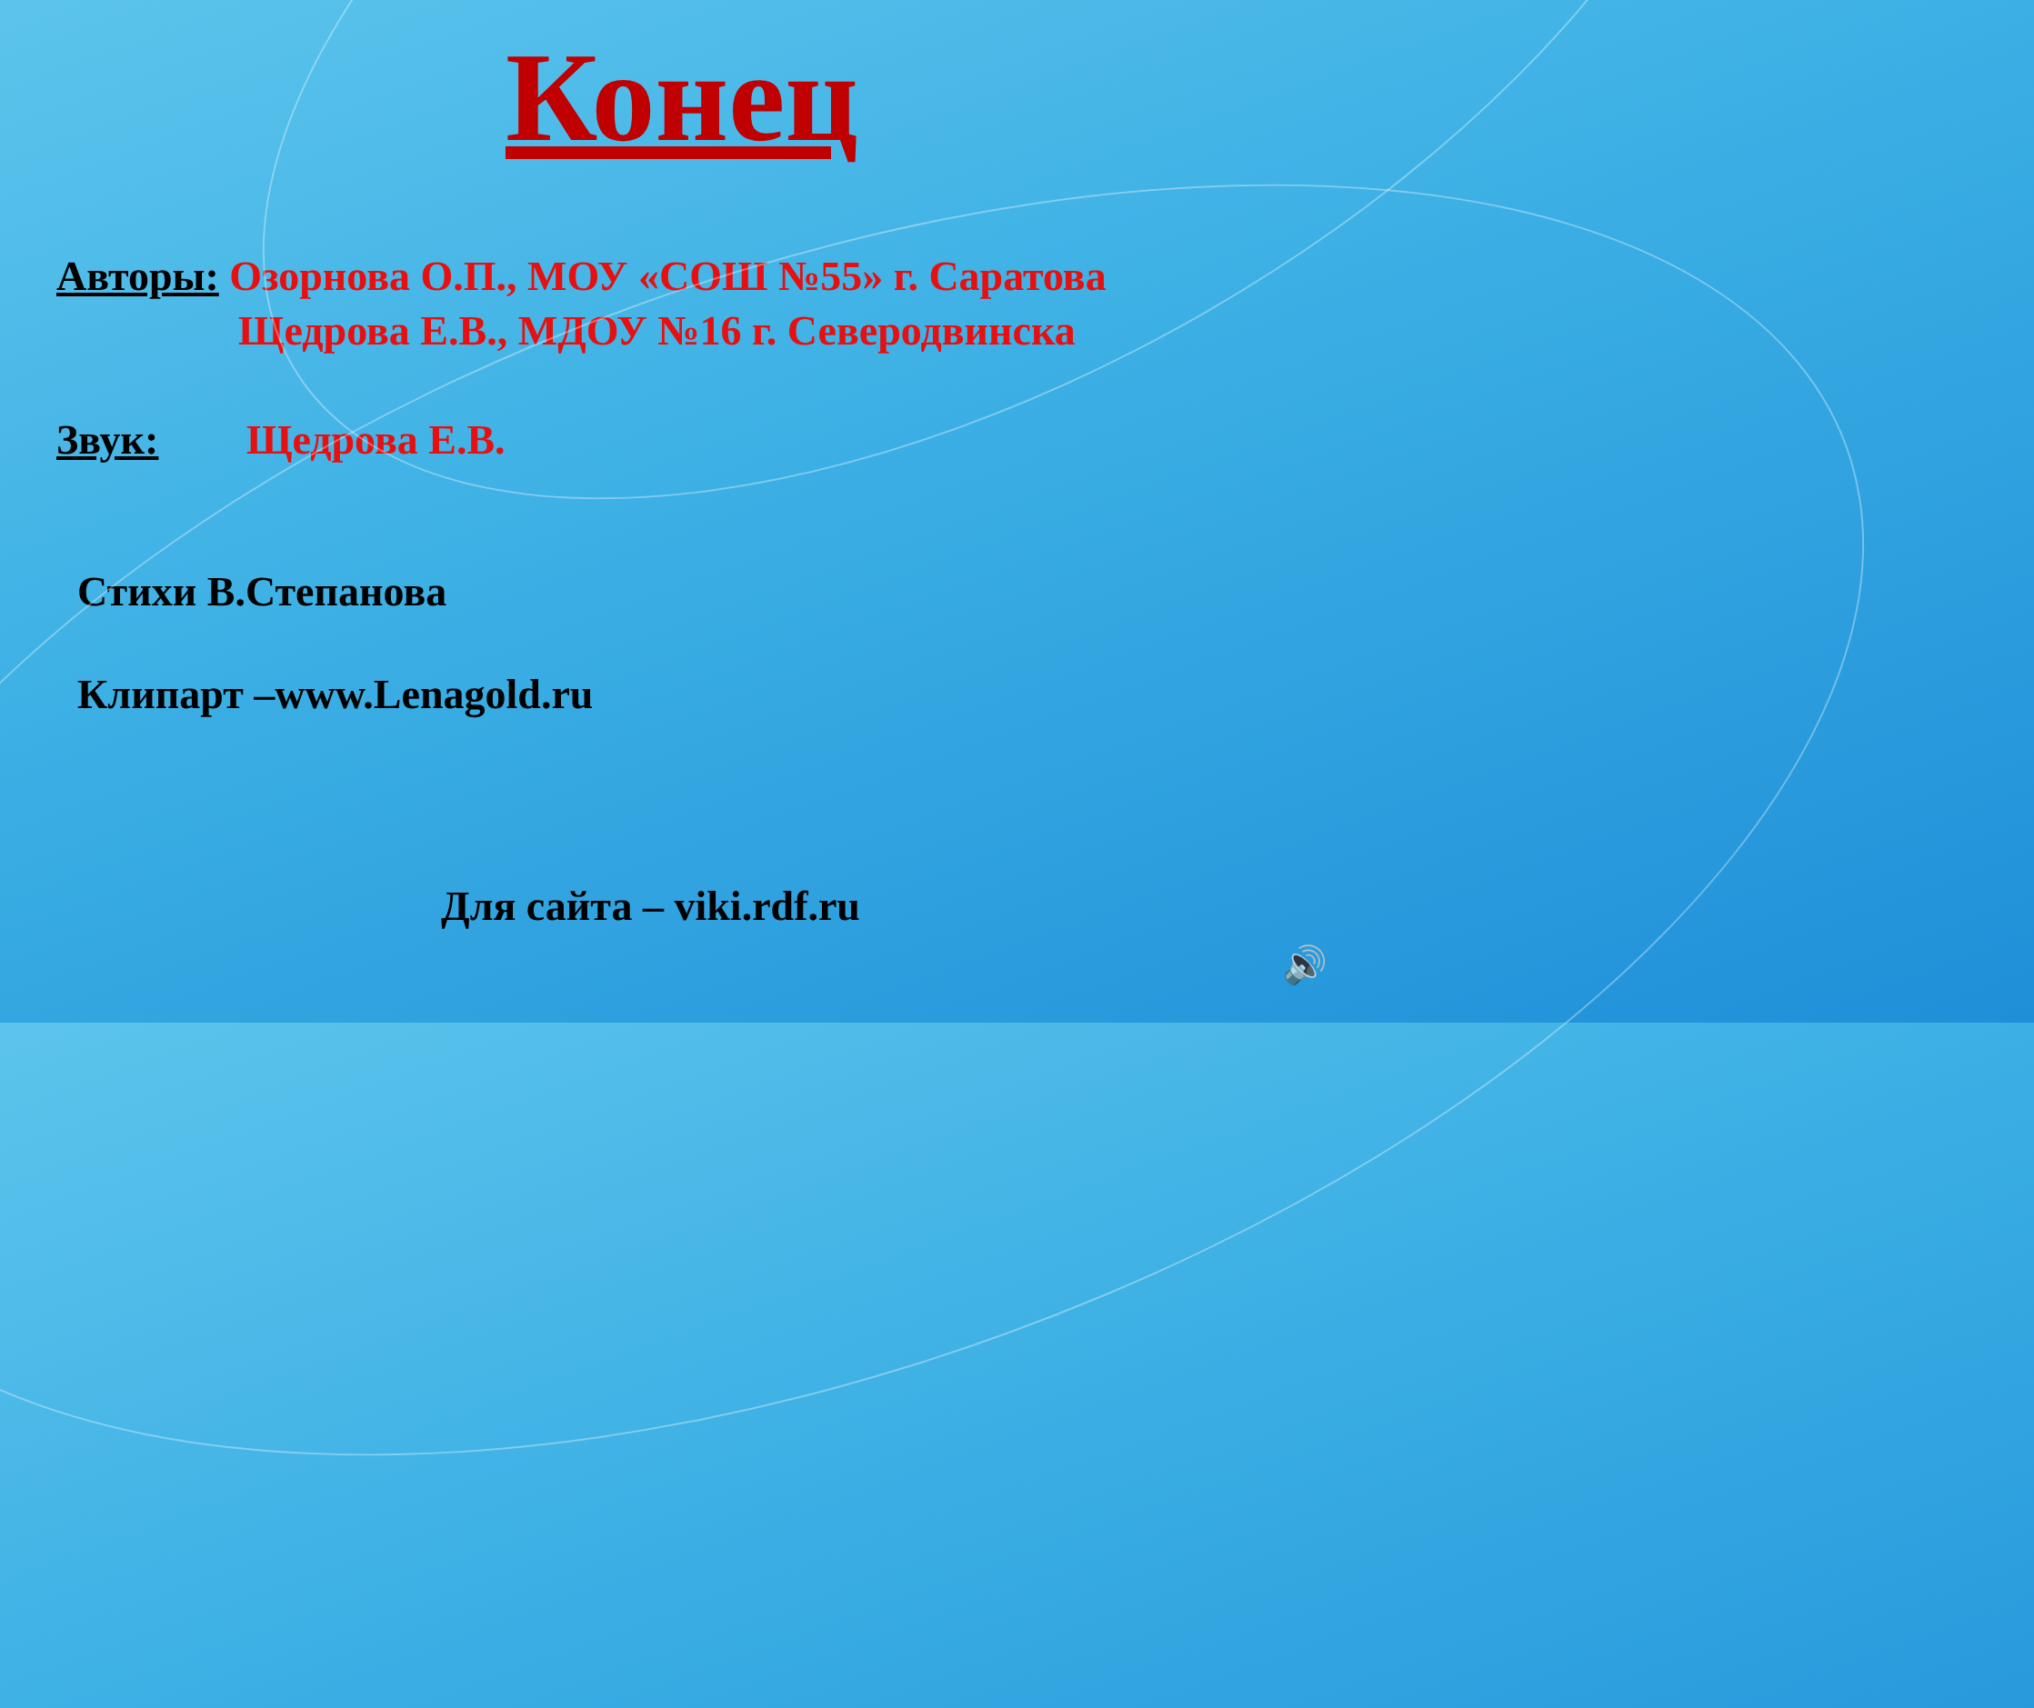Конец
Авторы: Озорнова О.П., МОУ «СОШ №55» г. Саратова
Щедрова Е.В., МДОУ №16 г. Северодвинска
Звук: Щедрова Е.В.
Стихи В.Степанова
Клипарт –www.Lenagold.ru
Для сайта – viki.rdf.ru
🔊